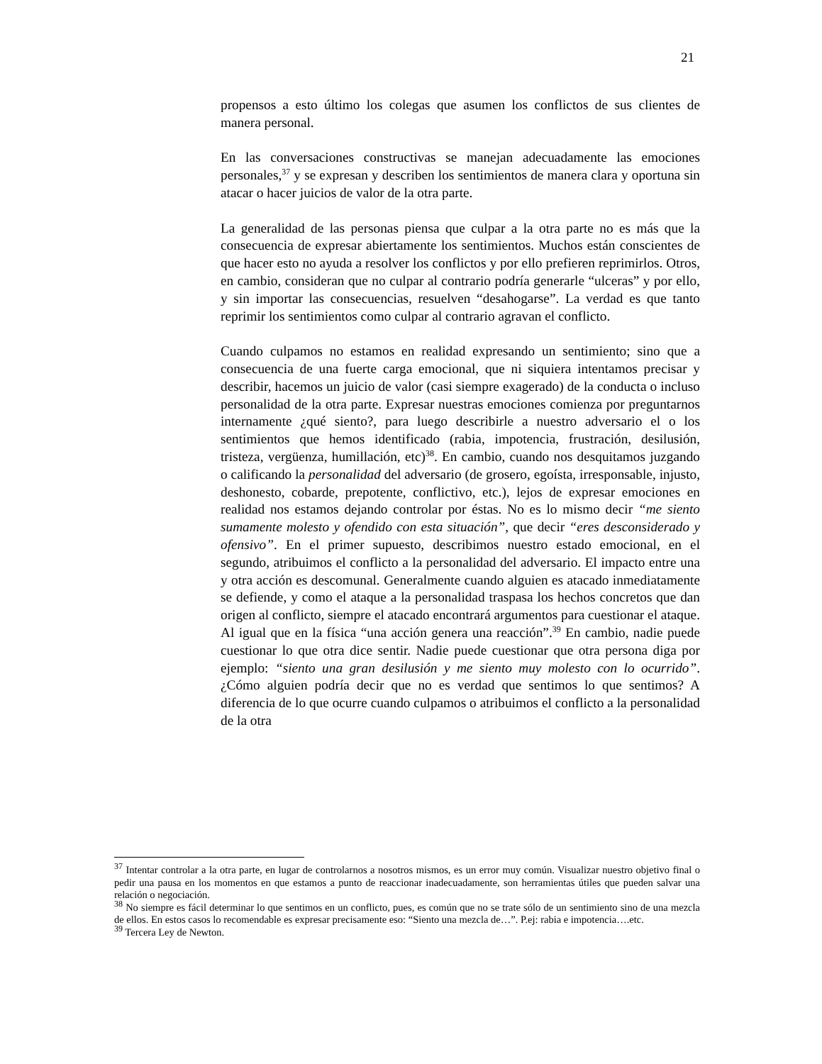21
propensos a esto último los colegas que asumen los conflictos de sus clientes de manera personal.
En las conversaciones constructivas se manejan adecuadamente las emociones personales,<sup>37</sup> y se expresan y describen los sentimientos de manera clara y oportuna sin atacar o hacer juicios de valor de la otra parte.
La generalidad de las personas piensa que culpar a la otra parte no es más que la consecuencia de expresar abiertamente los sentimientos. Muchos están conscientes de que hacer esto no ayuda a resolver los conflictos y por ello prefieren reprimirlos. Otros, en cambio, consideran que no culpar al contrario podría generarle “ulceras” y por ello, y sin importar las consecuencias, resuelven “desahogarse”. La verdad es que tanto reprimir los sentimientos como culpar al contrario agravan el conflicto.
Cuando culpamos no estamos en realidad expresando un sentimiento; sino que a consecuencia de una fuerte carga emocional, que ni siquiera intentamos precisar y describir, hacemos un juicio de valor (casi siempre exagerado) de la conducta o incluso personalidad de la otra parte. Expresar nuestras emociones comienza por preguntarnos internamente ¿qué siento?, para luego describirle a nuestro adversario el o los sentimientos que hemos identificado (rabia, impotencia, frustración, desilusión, tristeza, vergüenza, humillación, etc)<sup>38</sup>. En cambio, cuando nos desquitamos juzgando o calificando la personalidad del adversario (de grosero, egoísta, irresponsable, injusto, deshonesto, cobarde, prepotente, conflictivo, etc.), lejos de expresar emociones en realidad nos estamos dejando controlar por éstas. No es lo mismo decir “me siento sumamente molesto y ofendido con esta situación”, que decir “eres desconsiderado y ofensivo”. En el primer supuesto, describimos nuestro estado emocional, en el segundo, atribuimos el conflicto a la personalidad del adversario. El impacto entre una y otra acción es descomunal. Generalmente cuando alguien es atacado inmediatamente se defiende, y como el ataque a la personalidad traspasa los hechos concretos que dan origen al conflicto, siempre el atacado encontrará argumentos para cuestionar el ataque. Al igual que en la física “una acción genera una reacción”.<sup>39</sup> En cambio, nadie puede cuestionar lo que otra dice sentir. Nadie puede cuestionar que otra persona diga por ejemplo: “siento una gran desilusión y me siento muy molesto con lo ocurrido”. ¿Cómo alguien podría decir que no es verdad que sentimos lo que sentimos? A diferencia de lo que ocurre cuando culpamos o atribuimos el conflicto a la personalidad de la otra
<sup>37</sup> Intentar controlar a la otra parte, en lugar de controlarnos a nosotros mismos, es un error muy común. Visualizar nuestro objetivo final o pedir una pausa en los momentos en que estamos a punto de reaccionar inadecuadamente, son herramientas útiles que pueden salvar una relación o negociación.
<sup>38</sup> No siempre es fácil determinar lo que sentimos en un conflicto, pues, es común que no se trate sólo de un sentimiento sino de una mezcla de ellos. En estos casos lo recomendable es expresar precisamente eso: “Siento una mezcla de…”. P.ej: rabia e impotencia….etc.
<sup>39</sup> Tercera Ley de Newton.